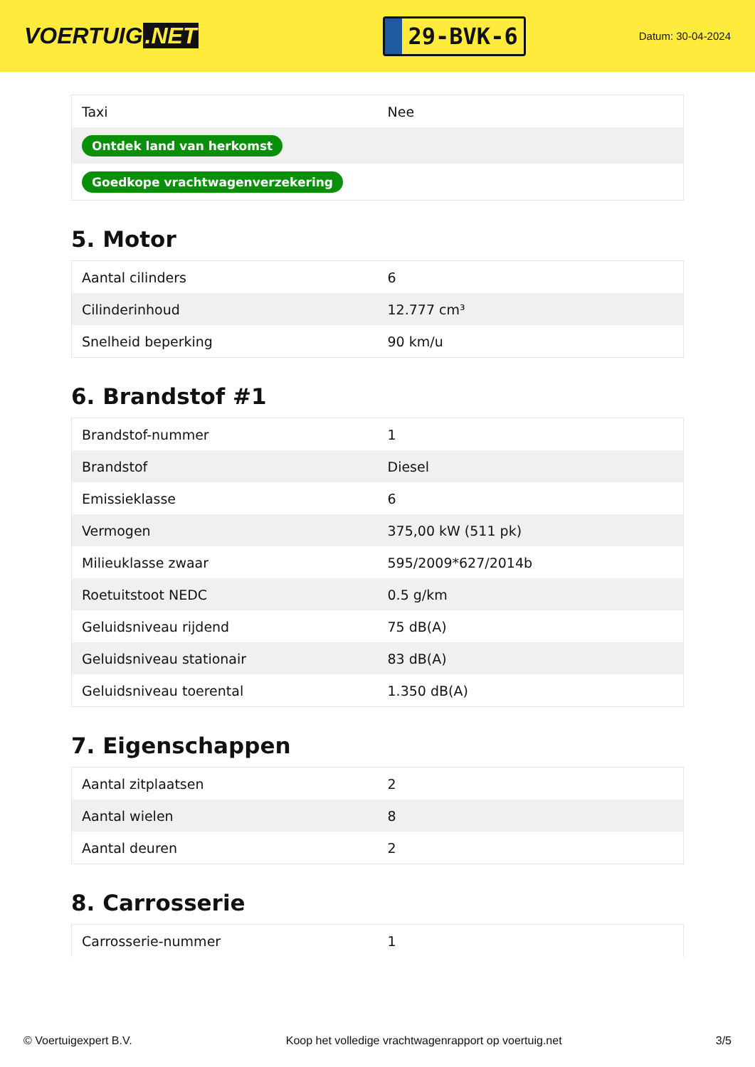VOERTUIG.NET
29-BVK-6
Datum: 30-04-2024
| Taxi | Nee |
| Ontdek land van herkomst | |
| Goedkope vrachtwagenverzekering | |
5. Motor
| Aantal cilinders | 6 |
| Cilinderinhoud | 12.777 cm³ |
| Snelheid beperking | 90 km/u |
6. Brandstof #1
| Brandstof-nummer | 1 |
| Brandstof | Diesel |
| Emissieklasse | 6 |
| Vermogen | 375,00 kW (511 pk) |
| Milieuklasse zwaar | 595/2009*627/2014b |
| Roetuitstoot NEDC | 0.5 g/km |
| Geluidsniveau rijdend | 75 dB(A) |
| Geluidsniveau stationair | 83 dB(A) |
| Geluidsniveau toerental | 1.350 dB(A) |
7. Eigenschappen
| Aantal zitplaatsen | 2 |
| Aantal wielen | 8 |
| Aantal deuren | 2 |
8. Carrosserie
| Carrosserie-nummer | 1 |
© Voertuigexpert B.V. Koop het volledige vrachtwagenrapport op voertuig.net 3/5